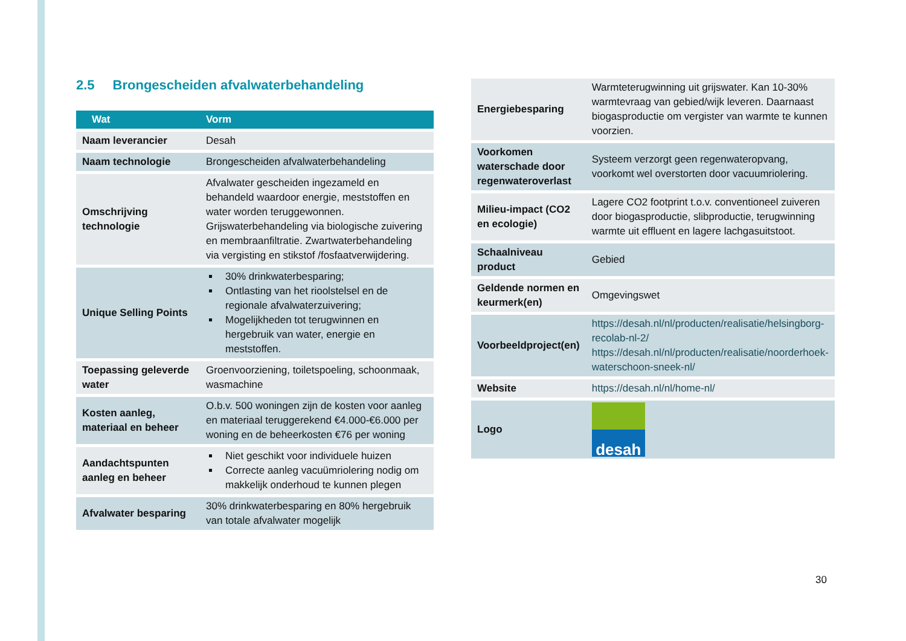2.5 Brongescheiden afvalwaterbehandeling
| Wat | Vorm |
| --- | --- |
| Naam leverancier | Desah |
| Naam technologie | Brongescheiden afvalwaterbehandeling |
| Omschrijving technologie | Afvalwater gescheiden ingezameld en behandeld waardoor energie, meststoffen en water worden teruggewonnen. Grijswaterbehandeling via biologische zuivering en membraanfiltratie. Zwartwaterbehandeling via vergisting en stikstof /fosfaatverwijdering. |
| Unique Selling Points | 30% drinkwaterbesparing; Ontlasting van het rioolstelsel en de regionale afvalwaterzuivering; Mogelijkheden tot terugwinnen en hergebruik van water, energie en meststoffen. |
| Toepassing geleverde water | Groenvoorziening, toiletspoeling, schoonmaak, wasmachine |
| Kosten aanleg, materiaal en beheer | O.b.v. 500 woningen zijn de kosten voor aanleg en materiaal teruggerekend €4.000-€6.000 per woning en de beheerkosten €76 per woning |
| Aandachtspunten aanleg en beheer | Niet geschikt voor individuele huizen Correcte aanleg vacuümriolering nodig om makkelijk onderhoud te kunnen plegen |
| Afvalwater besparing | 30% drinkwaterbesparing en 80% hergebruik van totale afvalwater mogelijk |
| Energiebesparing | Warmteterugwinning uit grijswater. Kan 10-30% warmtevraag van gebied/wijk leveren. Daarnaast biogasproductie om vergister van warmte te kunnen voorzien. |
| Voorkomen waterschade door regenwateroverlast | Systeem verzorgt geen regenwateropvang, voorkomt wel overstorten door vacuumriolering. |
| Milieu-impact (CO2 en ecologie) | Lagere CO2 footprint t.o.v. conventioneel zuiveren door biogasproductie, slibproductie, terugwinning warmte uit effluent en lagere lachgasuitstoot. |
| Schaalniveau product | Gebied |
| Geldende normen en keurmerk(en) | Omgevingswet |
| Voorbeeldproject(en) | https://desah.nl/nl/producten/realisatie/helsingborg-recolab-nl-2/ https://desah.nl/nl/producten/realisatie/noorderhoek-waterschoon-sneek-nl/ |
| Website | https://desah.nl/nl/home-nl/ |
| Logo | desah |
30